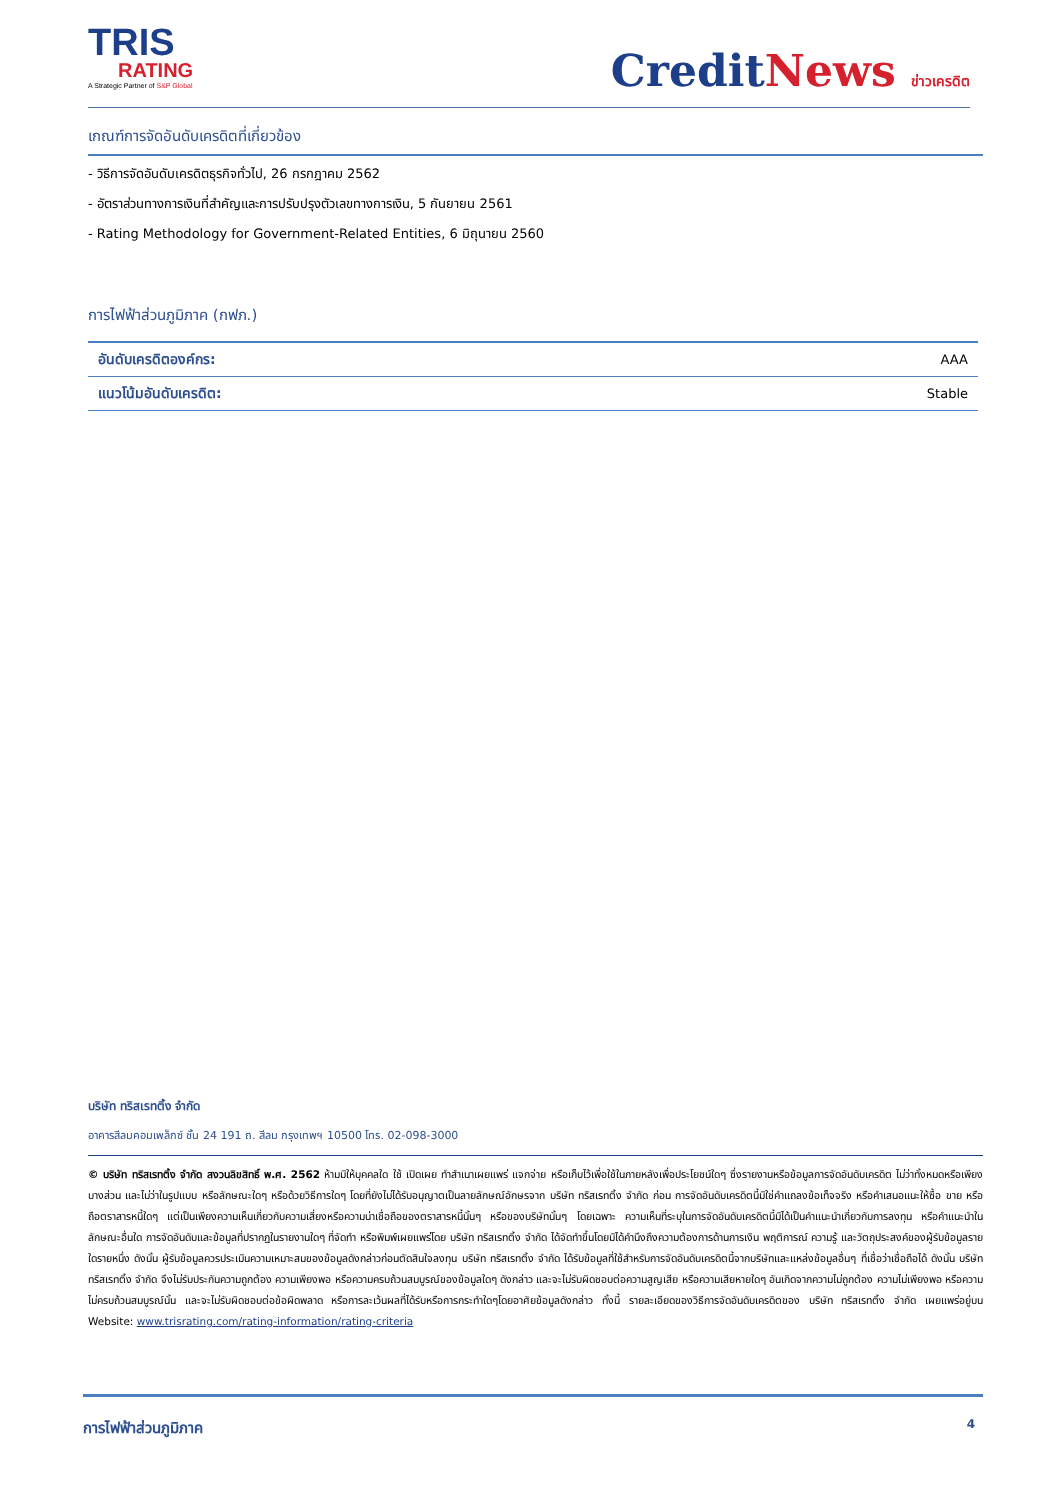TRIS
RATING
A Strategic Partner of S&P Global
CreditNews ข่าวเครดิต
เกณฑ์การจัดอันดับเครดิตที่เกี่ยวข้อง
- วิธีการจัดอันดับเครดิตธุรกิจทั่วไป, 26 กรกฎาคม 2562
- อัตราส่วนทางการเงินที่สำคัญและการปรับปรุงตัวเลขทางการเงิน, 5 กันยายน 2561
- Rating Methodology for Government-Related Entities, 6 มิถุนายน 2560
การไฟฟ้าส่วนภูมิภาค (กฟภ.)
| อันดับเครดิตองค์กร: | AAA |
| แนวโน้มอันดับเครดิต: | Stable |
บริษัท ทริสเรทติ้ง จำกัด
อาคารสีลมคอมเพล็กซ์ ชั้น 24 191 ถ. สีลม กรุงเทพฯ 10500 โทร. 02-098-3000
© บริษัท ทริสเรทติ้ง จำกัด สงวนลิขสิทธิ์ พ.ศ. 2562 ห้ามมิให้บุคคลใด ใช้ เปิดเผย ทำสำเนาเผยแพร่ แจกจ่าย หรือเก็บไว้เพื่อใช้ในภายหลังเพื่อประโยชน์ใดๆ ซึ่งรายงานหรือข้อมูลการจัดอันดับเครดิต ไม่ว่าทั้งหมดหรือเพียงบางส่วน และไม่ว่าในรูปแบบ หรือลักษณะใดๆ หรือด้วยวิธีการใดๆ โดยที่ยังไม่ได้รับอนุญาตเป็นลายลักษณ์อักษรจาก บริษัท ทริสเรทติ้ง จำกัด ก่อน การจัดอันดับเครดิตนี้มิใช่คำแถลงข้อเท็จจริง หรือคำเสนอแนะให้ซื้อ ขาย หรือถือตราสารหนี้ใดๆ แต่เป็นเพียงความเห็นเกี่ยวกับความเสี่ยงหรือความน่าเชื่อถือของตราสารหนี้นั้นๆ หรือของบริษัทนั้นๆ โดยเฉพาะ ความเห็นที่ระบุในการจัดอันดับเครดิตนี้มิได้เป็นคำแนะนำเกี่ยวกับการลงทุน หรือคำแนะนำในลักษณะอื่นใด การจัดอันดับและข้อมูลที่ปรากฏในรายงานใดๆ ที่จัดทำ หรือพิมพ์เผยแพร่โดย บริษัท ทริสเรทติ้ง จำกัด ได้จัดทำขึ้นโดยมิได้คำนึงถึงความต้องการด้านการเงิน พฤติการณ์ ความรู้ และวัตถุประสงค์ของผู้รับข้อมูลรายใดรายหนึ่ง ดังนั้น ผู้รับข้อมูลควรประเมินความเหมาะสมของข้อมูลดังกล่าวก่อนตัดสินใจลงทุน บริษัท ทริสเรทติ้ง จำกัด ได้รับข้อมูลที่ใช้สำหรับการจัดอันดับเครดิตนี้จากบริษัทและแหล่งข้อมูลอื่นๆ ที่เชื่อว่าเชื่อถือได้ ดังนั้น บริษัท ทริสเรทติ้ง จำกัด จึงไม่รับประกันความถูกต้อง ความเพียงพอ หรือความครบถ้วนสมบูรณ์ของข้อมูลใดๆ ดังกล่าว และจะไม่รับผิดชอบต่อความสูญเสีย หรือความเสียหายใดๆ อันเกิดจากความไม่ถูกต้อง ความไม่เพียงพอ หรือความไม่ครบถ้วนสมบูรณ์นั้น และจะไม่รับผิดชอบต่อข้อผิดพลาด หรือการละเว้นผลที่ได้รับหรือการกระทำใดๆโดยอาศัยข้อมูลดังกล่าว ทั้งนี้ รายละเอียดของวิธีการจัดอันดับเครดิตของ บริษัท ทริสเรทติ้ง จำกัด เผยแพร่อยู่บน Website: www.trisrating.com/rating-information/rating-criteria
การไฟฟ้าส่วนภูมิภาค 4